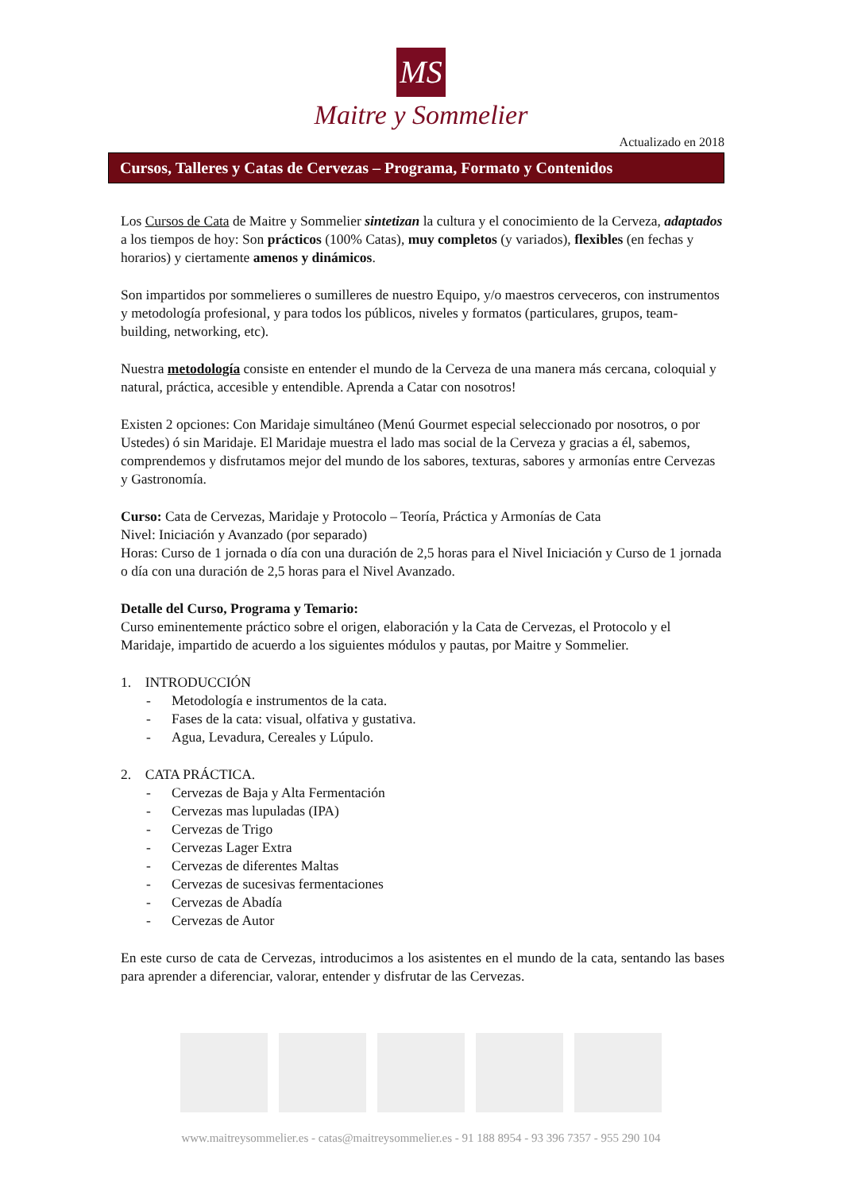MS
Maitre y Sommelier
Actualizado en 2018
Cursos, Talleres y Catas de Cervezas – Programa, Formato y Contenidos
Los Cursos de Cata de Maitre y Sommelier sintetizan la cultura y el conocimiento de la Cerveza, adaptados a los tiempos de hoy: Son prácticos (100% Catas), muy completos (y variados), flexibles (en fechas y horarios) y ciertamente amenos y dinámicos.
Son impartidos por sommelieres o sumilleres de nuestro Equipo, y/o maestros cerveceros, con instrumentos y metodología profesional, y para todos los públicos, niveles y formatos (particulares, grupos, team-building, networking, etc).
Nuestra metodología consiste en entender el mundo de la Cerveza de una manera más cercana, coloquial y natural, práctica, accesible y entendible. Aprenda a Catar con nosotros!
Existen 2 opciones: Con Maridaje simultáneo (Menú Gourmet especial seleccionado por nosotros, o por Ustedes) ó sin Maridaje. El Maridaje muestra el lado mas social de la Cerveza y gracias a él, sabemos, comprendemos y disfrutamos mejor del mundo de los sabores, texturas, sabores y armonías entre Cervezas y Gastronomía.
Curso: Cata de Cervezas, Maridaje y Protocolo – Teoría, Práctica y Armonías de Cata
Nivel: Iniciación y Avanzado (por separado)
Horas: Curso de 1 jornada o día con una duración de 2,5 horas para el Nivel Iniciación y Curso de 1 jornada o día con una duración de 2,5 horas para el Nivel Avanzado.
Detalle del Curso, Programa y Temario:
Curso eminentemente práctico sobre el origen, elaboración y la Cata de Cervezas, el Protocolo y el Maridaje, impartido de acuerdo a los siguientes módulos y pautas, por Maitre y Sommelier.
1. INTRODUCCIÓN
- Metodología e instrumentos de la cata.
- Fases de la cata: visual, olfativa y gustativa.
- Agua, Levadura, Cereales y Lúpulo.
2. CATA PRÁCTICA.
- Cervezas de Baja y Alta Fermentación
- Cervezas mas lupuladas (IPA)
- Cervezas de Trigo
- Cervezas Lager Extra
- Cervezas de diferentes Maltas
- Cervezas de sucesivas fermentaciones
- Cervezas de Abadía
- Cervezas de Autor
En este curso de cata de Cervezas, introducimos a los asistentes en el mundo de la cata, sentando las bases para aprender a diferenciar, valorar, entender y disfrutar de las Cervezas.
www.maitreysommelier.es - catas@maitreysommelier.es - 91 188 8954 - 93 396 7357 - 955 290 104